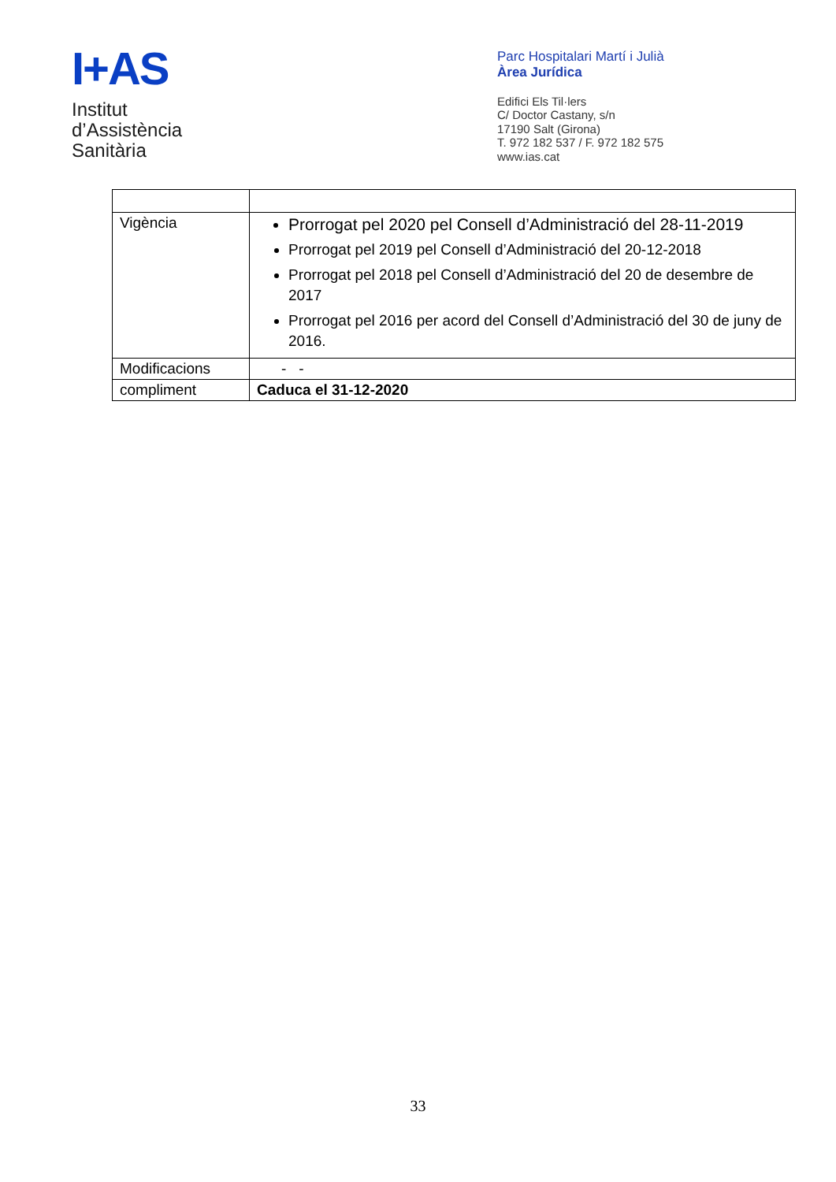I+AS
Institut
d’Assistència
Sanitària
Parc Hospitalari Martí i Julià
Àrea Jurídica
Edifici Els Til·lers
C/ Doctor Castany, s/n
17190 Salt (Girona)
T. 972 182 537 / F. 972 182 575
www.ias.cat
| Vigència | Prorrogat pel 2020 pel Consell d’Administració del 28-11-2019 Prorrogat pel 2019 pel Consell d’Administració del 20-12-2018 Prorrogat pel 2018 pel Consell d’Administració del 20 de desembre de 2017 Prorrogat pel 2016 per acord del Consell d’Administració del 30 de juny de 2016. |
| Modificacions | - - |
| compliment | Caduca el 31-12-2020 |
33